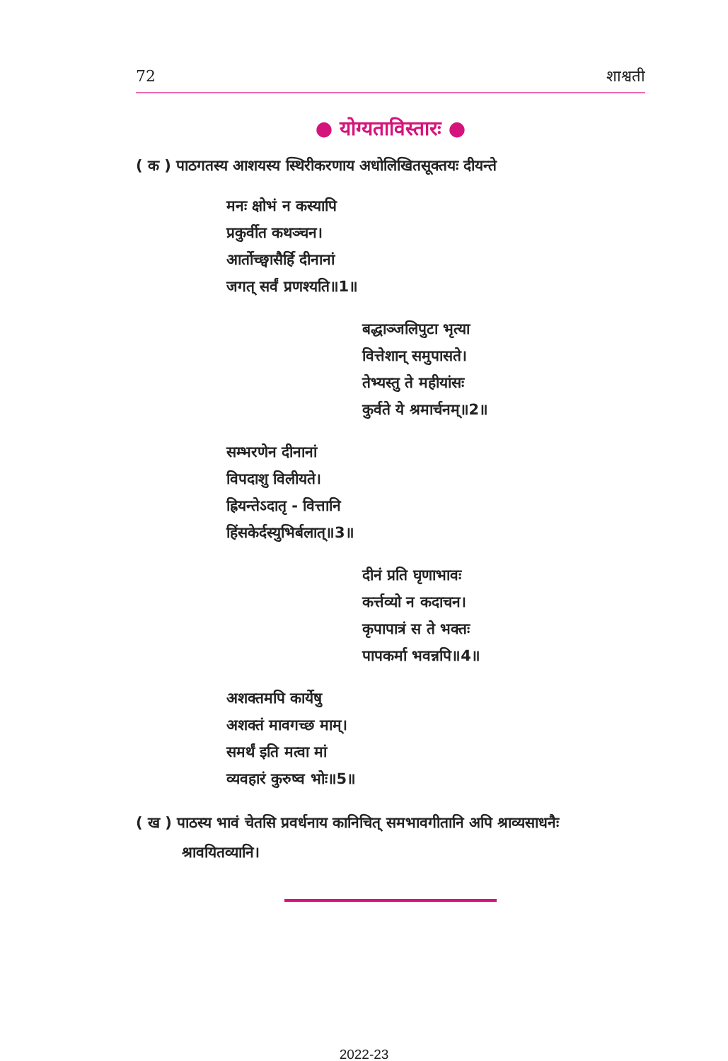72 शाश्वती
● योग्यताविस्तारः ●
( क ) पाठगतस्य आशयस्य स्थिरीकरणाय अधोलिखितसूक्तयः दीयन्ते
मनः क्षोभं न कस्यापि
प्रकुर्वीत कथञ्चन।
आर्तोच्छ्वासैर्हि दीनानां
जगत् सर्वं प्रणश्यति॥1॥
बद्धाञ्जलिपुटा भृत्या
वित्तेशान् समुपासते।
तेभ्यस्तु ते महीयांसः
कुर्वते ये श्रमार्चनम्॥2॥
सम्भरणेन दीनानां
विपदाशु विलीयते।
ह्रियन्तेऽदातृ - वित्तानि
हिंसकेर्दस्युभिर्बलात्॥3॥
दीनं प्रति घृणाभावः
कर्त्तव्यो न कदाचन।
कृपापात्रं स ते भक्तः
पापकर्मा भवन्नपि॥4॥
अशक्तमपि कार्येषु
अशक्तं मावगच्छ माम्।
समर्थं इति मत्वा मां
व्यवहारं कुरुष्व भोः॥5॥
( ख ) पाठस्य भावं चेतसि प्रवर्धनाय कानिचित् समभावगीतानि अपि श्राव्यसाधनैः
श्रावयितव्यानि।
2022-23